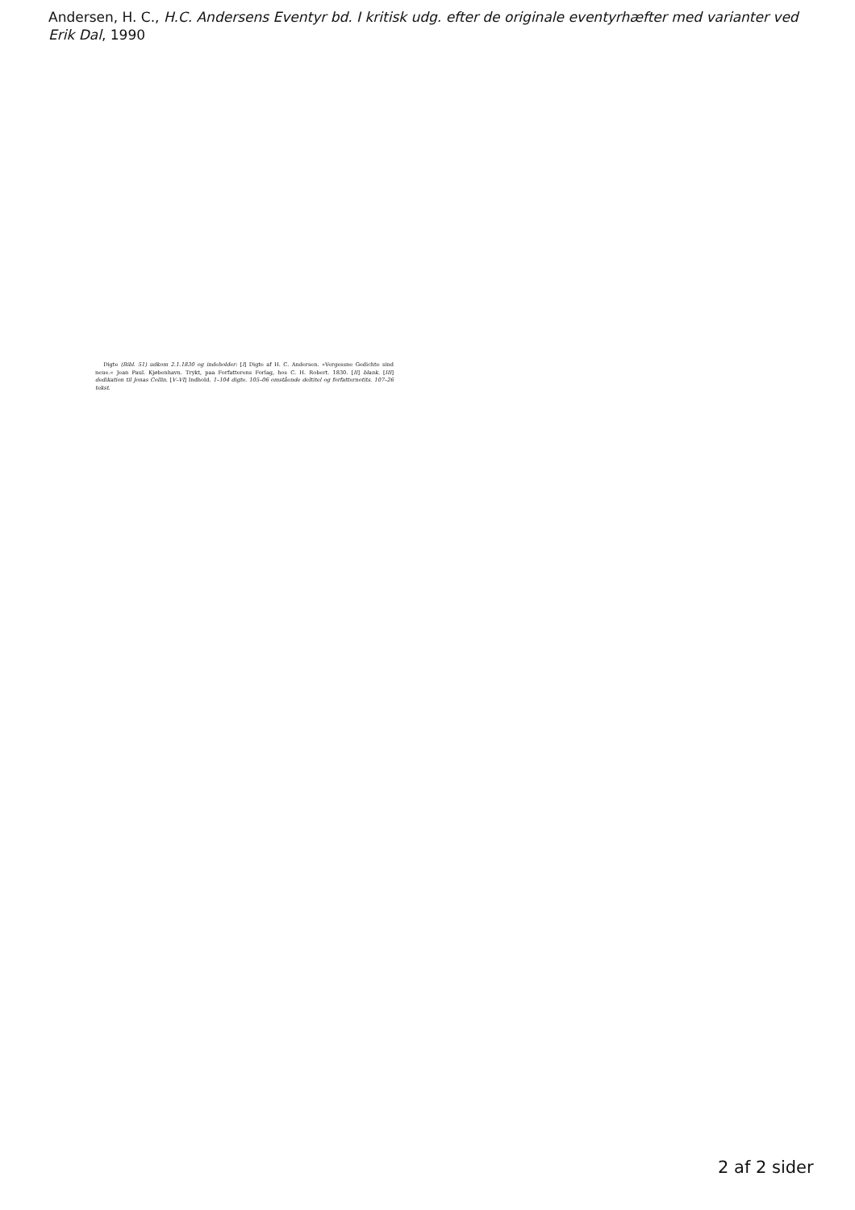Andersen, H. C., H.C. Andersens Eventyr bd. I kritisk udg. efter de originale eventyrhæfter med varianter ved Erik Dal, 1990
Digte (Bibl. 51) udkom 2.1.1830 og indeholder: [I] Digte af H. C. Andersen. »Vergessne Gedichte sind neue.« Jean Paul. Kjøbenhavn. Trykt, paa Forfatterens Forlag, hos C. H. Robert. 1830. [II] blank. [III] dedikation til Jonas Collin. [V–VI] Indhold. 1–104 digte. 105–06 omstående deltitel og forfatternotits. 107–26 tekst.
2 af 2 sider